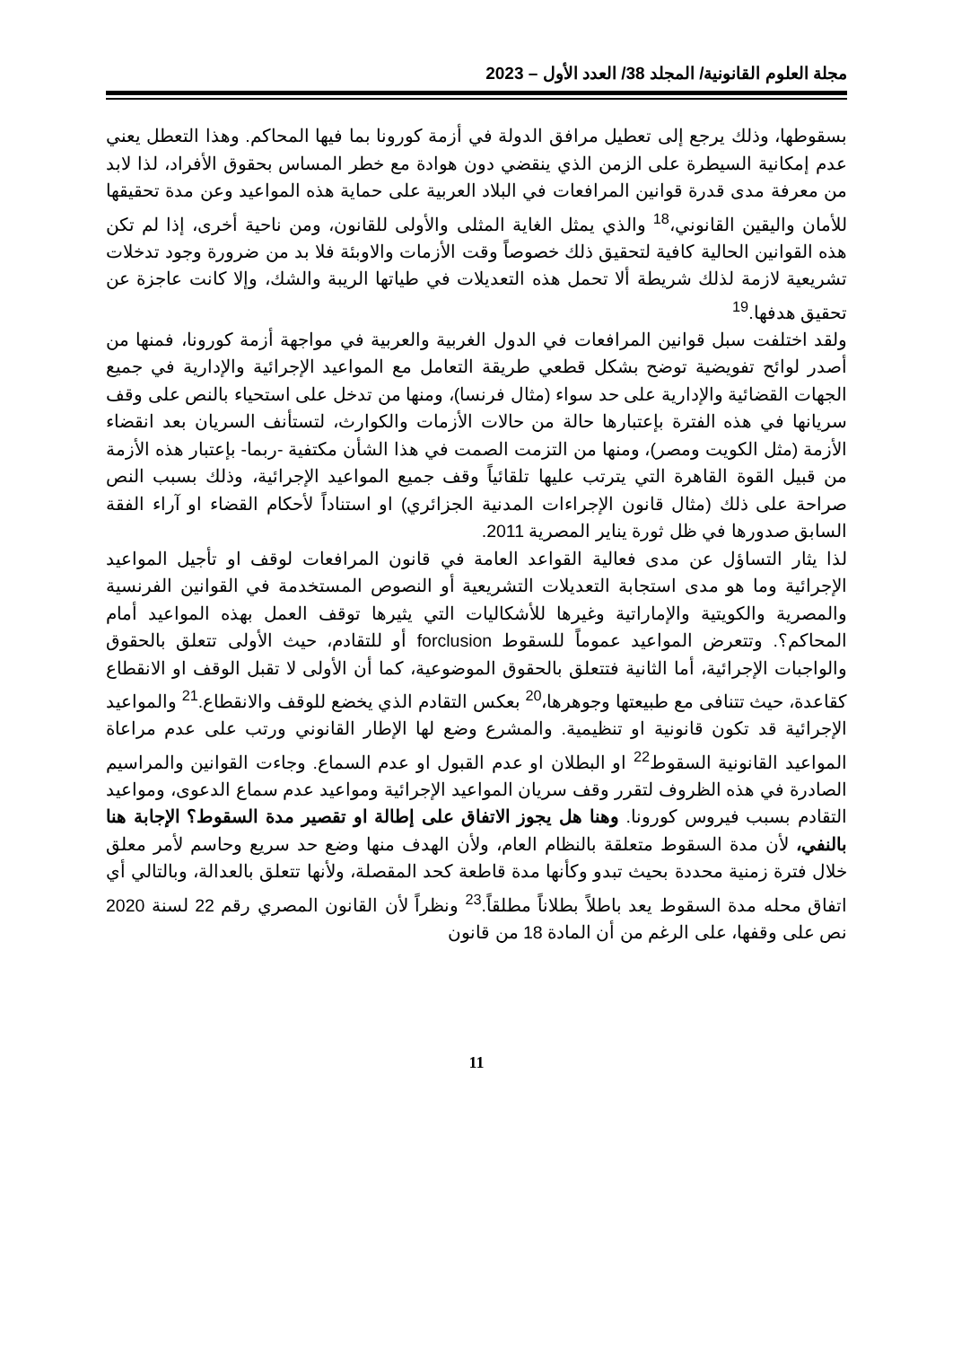مجلة العلوم القانونية/ المجلد 38/ العدد الأول – 2023
بسقوطها، وذلك يرجع إلى تعطيل مرافق الدولة في أزمة كورونا بما فيها المحاكم. وهذا التعطل يعني عدم إمكانية السيطرة على الزمن الذي ينقضي دون هوادة مع خطر المساس بحقوق الأفراد، لذا لابد من معرفة مدى قدرة قوانين المرافعات في البلاد العربية على حماية هذه المواعيد وعن مدة تحقيقها للأمان واليقين القانوني،<sup>18</sup> والذي يمثل الغاية المثلى والأولى للقانون، ومن ناحية أخرى، إذا لم تكن هذه القوانين الحالية كافية لتحقيق ذلك خصوصاً وقت الأزمات والاوبئة فلا بد من ضرورة وجود تدخلات تشريعية لازمة لذلك شريطة ألا تحمل هذه التعديلات في طياتها الريبة والشك، وإلا كانت عاجزة عن تحقيق هدفها.<sup>19</sup>
ولقد اختلفت سبل قوانين المرافعات في الدول الغربية والعربية في مواجهة أزمة كورونا، فمنها من أصدر لوائح تفويضية توضح بشكل قطعي طريقة التعامل مع المواعيد الإجرائية والإدارية في جميع الجهات القضائية والإدارية على حد سواء (مثال فرنسا)، ومنها من تدخل على استحياء بالنص على وقف سريانها في هذه الفترة بإعتبارها حالة من حالات الأزمات والكوارث، لتستأنف السريان بعد انقضاء الأزمة (مثل الكويت ومصر)، ومنها من التزمت الصمت في هذا الشأن مكتفية -ربما- بإعتبار هذه الأزمة من قبيل القوة القاهرة التي يترتب عليها تلقائياً وقف جميع المواعيد الإجرائية، وذلك بسبب النص صراحة على ذلك (مثال قانون الإجراءات المدنية الجزائري) او استناداً لأحكام القضاء او آراء الفقة السابق صدورها في ظل ثورة يناير المصرية 2011.
لذا يثار التساؤل عن مدى فعالية القواعد العامة في قانون المرافعات لوقف او تأجيل المواعيد الإجرائية وما هو مدى استجابة التعديلات التشريعية أو النصوص المستخدمة في القوانين الفرنسية والمصرية والكويتية والإماراتية وغيرها للأشكاليات التي يثيرها توقف العمل بهذه المواعيد أمام المحاكم؟. وتتعرض المواعيد عموماً للسقوط forclusion أو للتقادم، حيث الأولى تتعلق بالحقوق والواجبات الإجرائية، أما الثانية فتتعلق بالحقوق الموضوعية، كما أن الأولى لا تقبل الوقف او الانقطاع كقاعدة، حيث تتنافى مع طبيعتها وجوهرها،<sup>20</sup> بعكس التقادم الذي يخضع للوقف والانقطاع.<sup>21</sup> والمواعيد الإجرائية قد تكون قانونية او تنظيمية. والمشرع وضع لها الإطار القانوني ورتب على عدم مراعاة المواعيد القانونية السقوط<sup>22</sup> او البطلان او عدم القبول او عدم السماع. وجاءت القوانين والمراسيم الصادرة في هذه الظروف لتقرر وقف سريان المواعيد الإجرائية ومواعيد عدم سماع الدعوى، ومواعيد التقادم بسبب فيروس كورونا. وهنا هل يجوز الاتفاق على إطالة او تقصير مدة السقوط؟ الإجابة هنا بالنفي، لأن مدة السقوط متعلقة بالنظام العام، ولأن الهدف منها وضع حد سريع وحاسم لأمر معلق خلال فترة زمنية محددة بحيث تبدو وكأنها مدة قاطعة كحد المقصلة، ولأنها تتعلق بالعدالة، وبالتالي أي اتفاق محله مدة السقوط يعد باطلاً بطلاناً مطلقاً.<sup>23</sup> ونظراً لأن القانون المصري رقم 22 لسنة 2020 نص على وقفها، على الرغم من أن المادة 18 من قانون
11